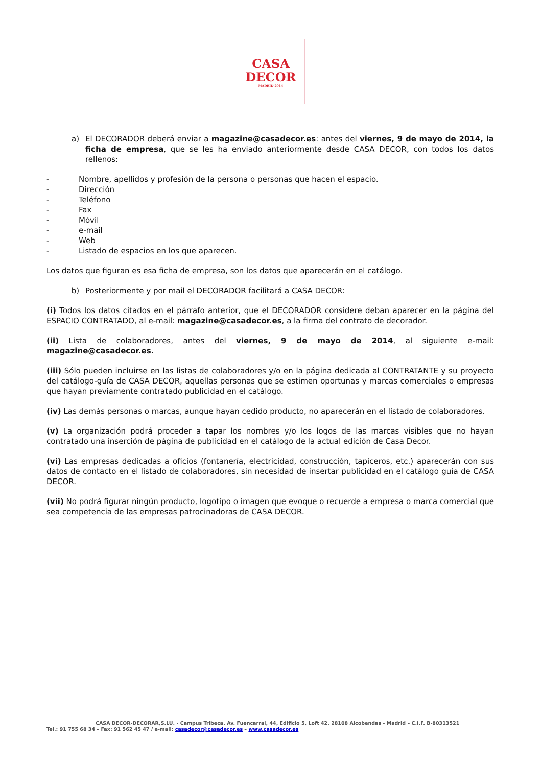CASA
DECOR
MADRID 2014
a) El DECORADOR deberá enviar a magazine@casadecor.es: antes del viernes, 9 de mayo de 2014, la ficha de empresa, que se les ha enviado anteriormente desde CASA DECOR, con todos los datos rellenos:
- Nombre, apellidos y profesión de la persona o personas que hacen el espacio.
- Dirección
- Teléfono
- Fax
- Móvil
- e-mail
- Web
- Listado de espacios en los que aparecen.
Los datos que figuran es esa ficha de empresa, son los datos que aparecerán en el catálogo.
b) Posteriormente y por mail el DECORADOR facilitará a CASA DECOR:
(i) Todos los datos citados en el párrafo anterior, que el DECORADOR considere deban aparecer en la página del ESPACIO CONTRATADO, al e-mail: magazine@casadecor.es, a la firma del contrato de decorador.
(ii) Lista de colaboradores, antes del viernes, 9 de mayo de 2014, al siguiente e-mail: magazine@casadecor.es.
(iii) Sólo pueden incluirse en las listas de colaboradores y/o en la página dedicada al CONTRATANTE y su proyecto del catálogo-guía de CASA DECOR, aquellas personas que se estimen oportunas y marcas comerciales o empresas que hayan previamente contratado publicidad en el catálogo.
(iv) Las demás personas o marcas, aunque hayan cedido producto, no aparecerán en el listado de colaboradores.
(v) La organización podrá proceder a tapar los nombres y/o los logos de las marcas visibles que no hayan contratado una inserción de página de publicidad en el catálogo de la actual edición de Casa Decor.
(vi) Las empresas dedicadas a oficios (fontanería, electricidad, construcción, tapiceros, etc.) aparecerán con sus datos de contacto en el listado de colaboradores, sin necesidad de insertar publicidad en el catálogo guía de CASA DECOR.
(vii) No podrá figurar ningún producto, logotipo o imagen que evoque o recuerde a empresa o marca comercial que sea competencia de las empresas patrocinadoras de CASA DECOR.
CASA DECOR-DECORAR,S.LU. - Campus Tribeca. Av. Fuencarral, 44, Edificio 5, Loft 42. 28108 Alcobendas - Madrid – C.I.F. B-80313521
Tel.: 91 755 68 34 – Fax: 91 562 45 47 / e-mail: casadecor@casadecor.es – www.casadecor.es